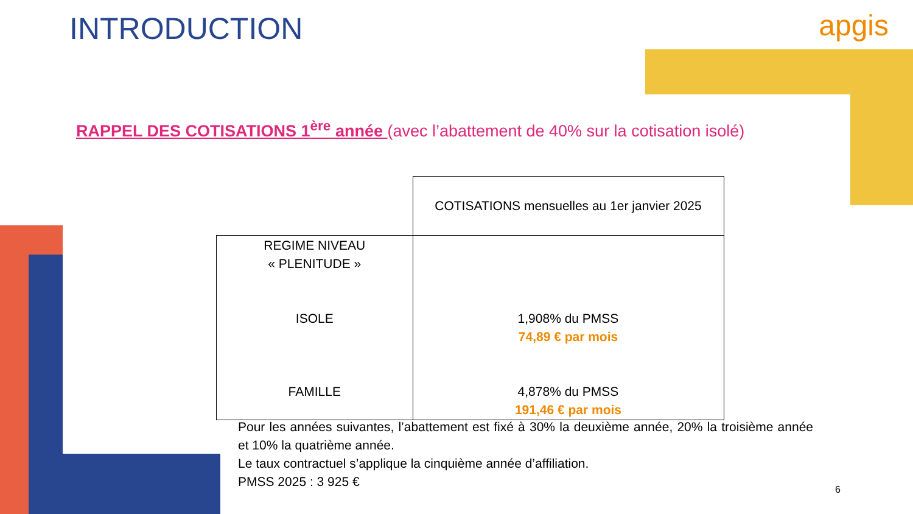INTRODUCTION apgis
RAPPEL DES COTISATIONS 1<sup>ère</sup> année (avec l’abattement de 40% sur la cotisation isolé)
| | COTISATIONS mensuelles au 1er janvier 2025 |
| REGIME NIVEAU « PLENITUDE » ISOLE FAMILLE | 1,908% du PMSS 74,89 € par mois 4,878% du PMSS 191,46 € par mois |
Pour les années suivantes, l’abattement est fixé à 30% la deuxième année, 20% la troisième année et 10% la quatrième année.
Le taux contractuel s’applique la cinquième année d’affiliation.
PMSS 2025 : 3 925 €
6